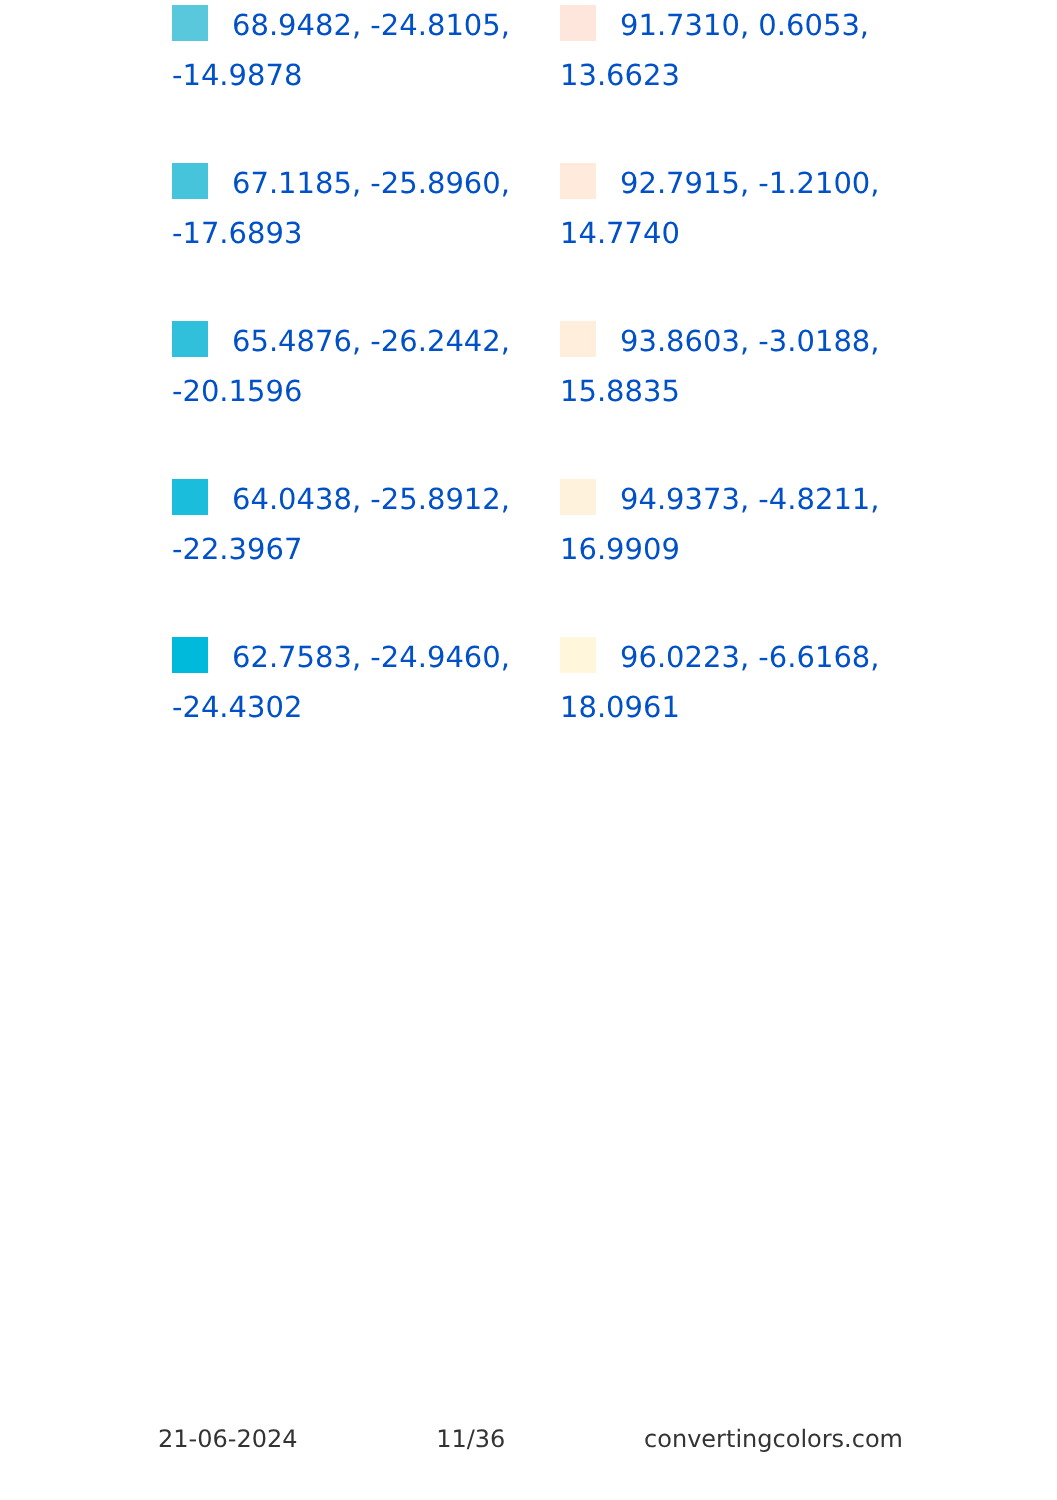68.9482, -24.8105, -14.9878
91.7310, 0.6053, 13.6623
67.1185, -25.8960, -17.6893
92.7915, -1.2100, 14.7740
65.4876, -26.2442, -20.1596
93.8603, -3.0188, 15.8835
64.0438, -25.8912, -22.3967
94.9373, -4.8211, 16.9909
62.7583, -24.9460, -24.4302
96.0223, -6.6168, 18.0961
21-06-2024 11/36 convertingcolors.com